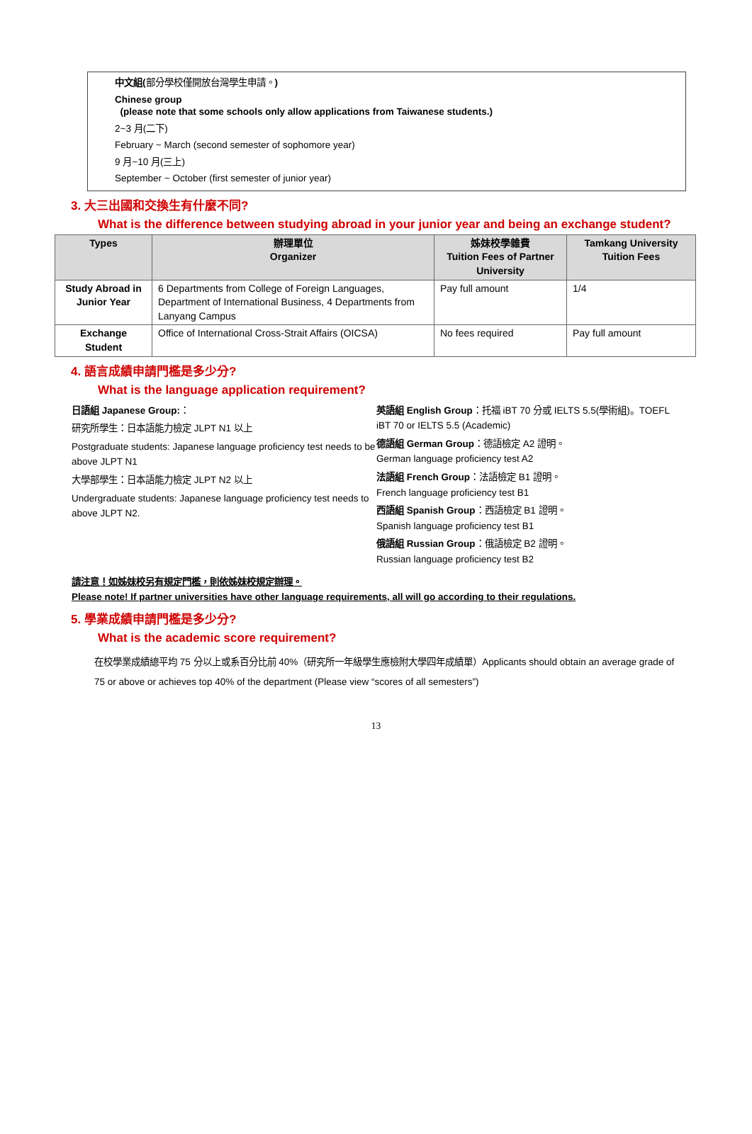中文組(部分學校僅開放台灣學生申請。)
Chinese group
(please note that some schools only allow applications from Taiwanese students.)
2~3 月(二下)
February ~ March (second semester of sophomore year)
9 月~10 月(三上)
September ~ October (first semester of junior year)
3. 大三出國和交換生有什麼不同?
What is the difference between studying abroad in your junior year and being an exchange student?
| Types | 辦理單位 Organizer | 姊妹校學雜費 Tuition Fees of Partner University | Tamkang University Tuition Fees |
| --- | --- | --- | --- |
| Study Abroad in Junior Year | 6 Departments from College of Foreign Languages, Department of International Business, 4 Departments from Lanyang Campus | Pay full amount | 1/4 |
| Exchange Student | Office of International Cross-Strait Affairs (OICSA) | No fees required | Pay full amount |
4. 語言成績申請門檻是多少分?
What is the language application requirement?
日語組 Japanese Group:：
研究所學生：日本語能力檢定 JLPT N1 以上
Postgraduate students: Japanese language proficiency test needs to be above JLPT N1
大學部學生：日本語能力檢定 JLPT N2 以上
Undergraduate students: Japanese language proficiency test needs to above JLPT N2.
英語組 English Group：托福 iBT 70 分或 IELTS 5.5(學術組)。TOEFL iBT 70 or IELTS 5.5 (Academic)
德語組 German Group：德語檢定 A2 證明。
German language proficiency test A2
法語組 French Group：法語檢定 B1 證明。
French language proficiency test B1
西語組 Spanish Group：西語檢定 B1 證明。
Spanish language proficiency test B1
俄語組 Russian Group：俄語檢定 B2 證明。
Russian language proficiency test B2
請注意！如姊妹校另有規定門檻，則依姊妹校規定辦理。
Please note! If partner universities have other language requirements, all will go according to their regulations.
5. 學業成績申請門檻是多少分?
What is the academic score requirement?
在校學業成績總平均 75 分以上或系百分比前 40%（研究所一年級學生應檢附大學四年成績單）Applicants should obtain an average grade of 75 or above or achieves top 40% of the department (Please view “scores of all semesters”)
13